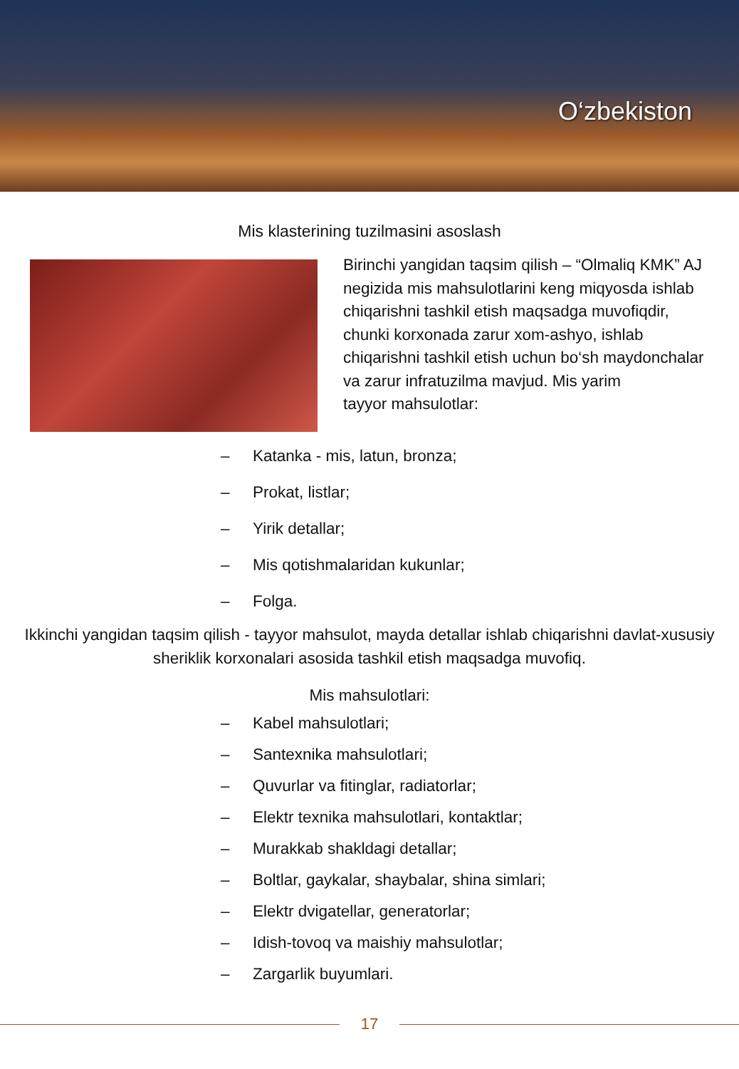O‘zbekiston
Mis klasterining tuzilmasini asoslash
Birinchi yangidan taqsim qilish – “Olmaliq KMK” AJ negizida mis mahsulotlarini keng miqyosda ishlab chiqarishni tashkil etish maqsadga muvofiqdir, chunki korxonada zarur xom-ashyo, ishlab chiqarishni tashkil etish uchun bo‘sh maydonchalar va zarur infratuzilma mavjud. Mis yarim
tayyor mahsulotlar:
– Katanka - mis, latun, bronza;
– Prokat, listlar;
– Yirik detallar;
– Mis qotishmalaridan kukunlar;
– Folga.
Ikkinchi yangidan taqsim qilish - tayyor mahsulot, mayda detallar ishlab chiqarishni davlat-xususiy sheriklik korxonalari asosida tashkil etish maqsadga muvofiq.
Mis mahsulotlari:
– Kabel mahsulotlari;
– Santexnika mahsulotlari;
– Quvurlar va fitinglar, radiatorlar;
– Elektr texnika mahsulotlari, kontaktlar;
– Murakkab shakldagi detallar;
– Boltlar, gaykalar, shaybalar, shina simlari;
– Elektr dvigatellar, generatorlar;
– Idish-tovoq va maishiy mahsulotlar;
– Zargarlik buyumlari.
17